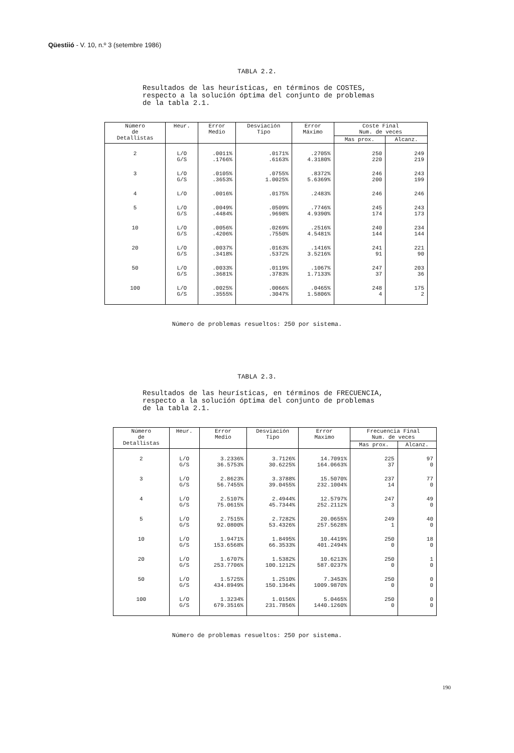Qüestiió - V. 10, n.º 3 (setembre 1986)
TABLA 2.2.
Resultados de las heurísticas, en términos de COSTES,
respecto a la solución óptima del conjunto de problemas
de la tabla 2.1.
| Número de Detallistas | Heur. | Error Medio | Desviación Tipo | Error Máximo | Coste Final Num. de veces | |
| --- | --- | --- | --- | --- | --- | --- |
| | | | | | Mas prox. | Alcanz. |
| 2 | L/O G/S | .0011% .1766% | .0171% .6163% | .2705% 4.3180% | 250 220 | 249 219 |
| 3 | L/O G/S | .0105% .3653% | .0755% 1.0025% | .8372% 5.6369% | 246 200 | 243 199 |
| 4 | L/O | .0016% | .0175% | .2483% | 246 | 246 |
| 5 | L/O G/S | .0049% .4484% | .0509% .9698% | .7746% 4.9390% | 245 174 | 243 173 |
| 10 | L/O G/S | .0056% .4206% | .0269% .7550% | .2516% 4.5481% | 240 144 | 234 144 |
| 20 | L/O G/S | .0037% .3418% | .0163% .5372% | .1416% 3.5216% | 241 91 | 221 90 |
| 50 | L/O G/S | .0033% .3681% | .0119% .3783% | .1067% 1.7133% | 247 37 | 203 36 |
| 100 | L/O G/S | .0025% .3555% | .0066% .3047% | .0465% 1.5806% | 248 4 | 175 2 |
Número de problemas resueltos: 250 por sistema.
TABLA 2.3.
Resultados de las heurísticas, en términos de FRECUENCIA,
respecto a la solución óptima del conjunto de problemas
de la tabla 2.1.
| Número de Detallistas | Heur. | Error Medio | Desviación Tipo | Error Maximo | Frecuencia Final Num. de veces | |
| --- | --- | --- | --- | --- | --- | --- |
| | | | | | Mas prox. | Alcanz. |
| 2 | L/O G/S | 3.2336% 36.5753% | 3.7126% 30.6225% | 14.7091% 164.0663% | 225 37 | 97 0 |
| 3 | L/O G/S | 2.8623% 56.7455% | 3.3788% 39.0455% | 15.5070% 232.1004% | 237 14 | 77 0 |
| 4 | L/O G/S | 2.5107% 75.0615% | 2.4944% 45.7344% | 12.5797% 252.2112% | 247 3 | 49 0 |
| 5 | L/O G/S | 2.7515% 92.0800% | 2.7282% 53.4326% | 20.0655% 257.5628% | 249 1 | 40 0 |
| 10 | L/O G/S | 1.9471% 153.6568% | 1.8495% 66.3533% | 10.4419% 401.2494% | 250 0 | 18 0 |
| 20 | L/O G/S | 1.6707% 253.7706% | 1.5382% 100.1212% | 10.6213% 587.0237% | 250 0 | 1 0 |
| 50 | L/O G/S | 1.5725% 434.8949% | 1.2510% 150.1364% | 7.3453% 1009.9870% | 250 0 | 0 0 |
| 100 | L/O G/S | 1.3234% 679.3516% | 1.0156% 231.7856% | 5.0465% 1440.1260% | 250 0 | 0 0 |
Número de problemas resueltos: 250 por sistema.
190